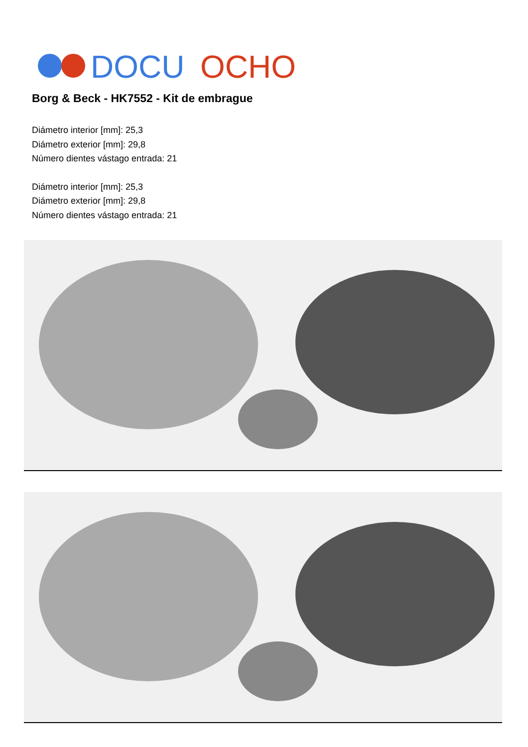DOCU
OCHO
Borg & Beck - HK7552 - Kit de embrague
Diámetro interior [mm]: 25,3
Diámetro exterior [mm]: 29,8
Número dientes vástago entrada: 21
Diámetro interior [mm]: 25,3
Diámetro exterior [mm]: 29,8
Número dientes vástago entrada: 21